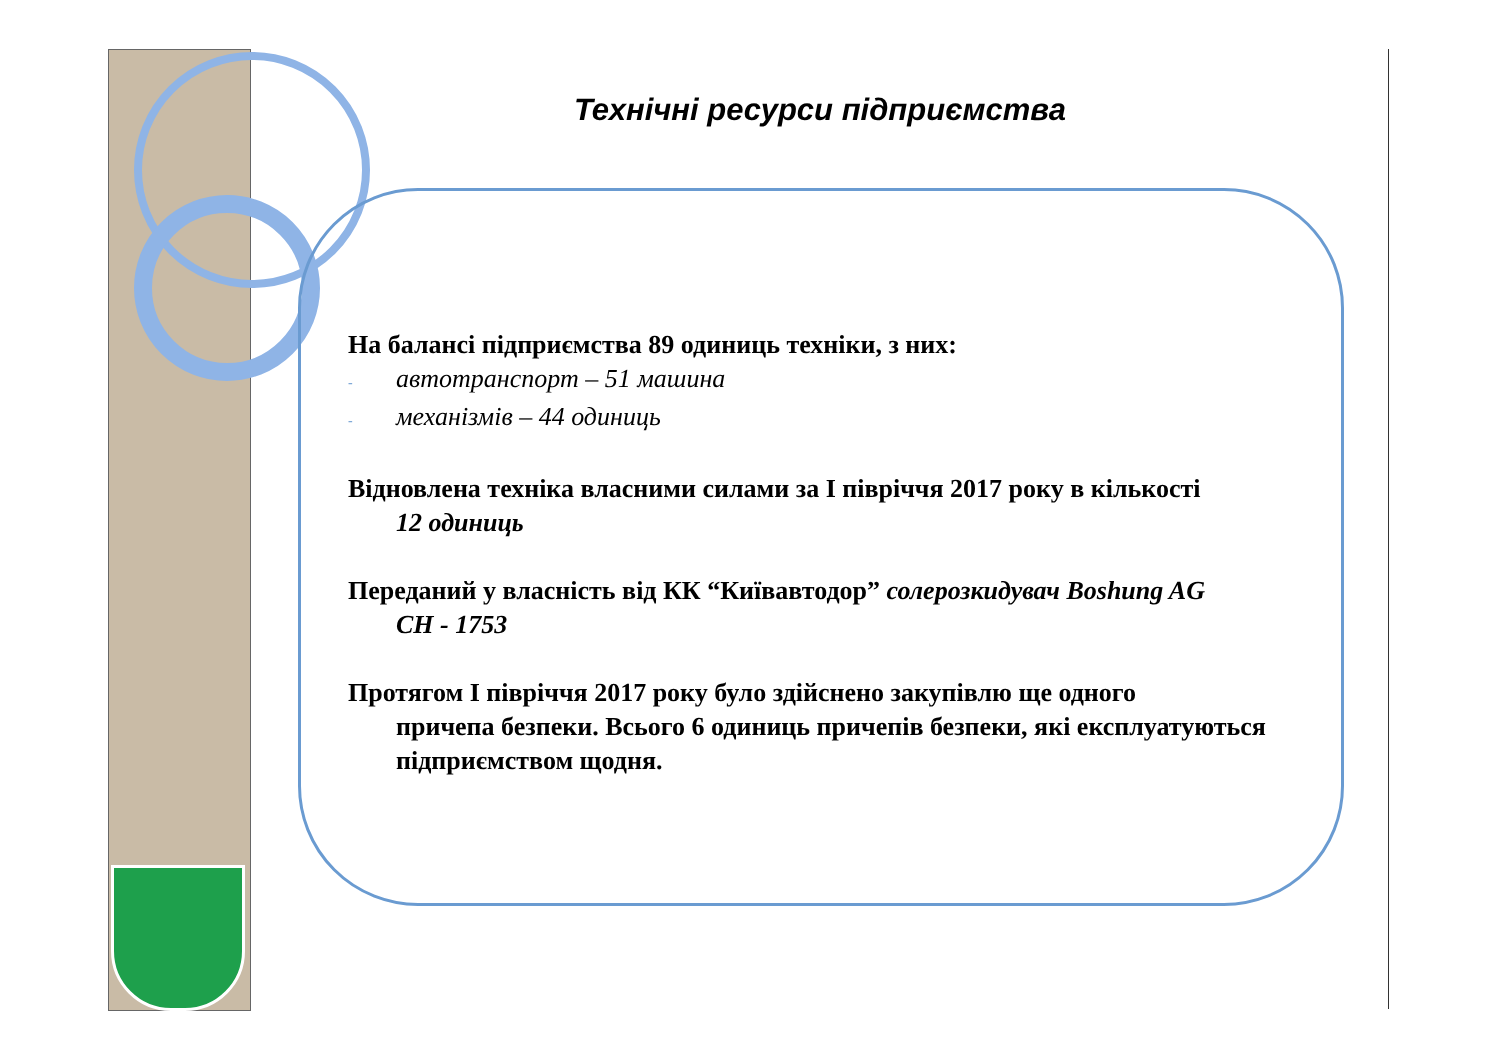Технічні ресурси підприємства
На балансі підприємства 89 одиниць техніки, з них:
- автотранспорт – 51 машина
- механізмів – 44 одиниць
Відновлена техніка власними силами за І півріччя 2017 року в кількості
12 одиниць
Переданий у власність від КК “Київавтодор” солерозкидувач Boshung AG
CH - 1753
Протягом І півріччя 2017 року було здійснено закупівлю ще одного
причепа безпеки. Всього 6 одиниць причепів безпеки, які експлуатуються підприємством щодня.